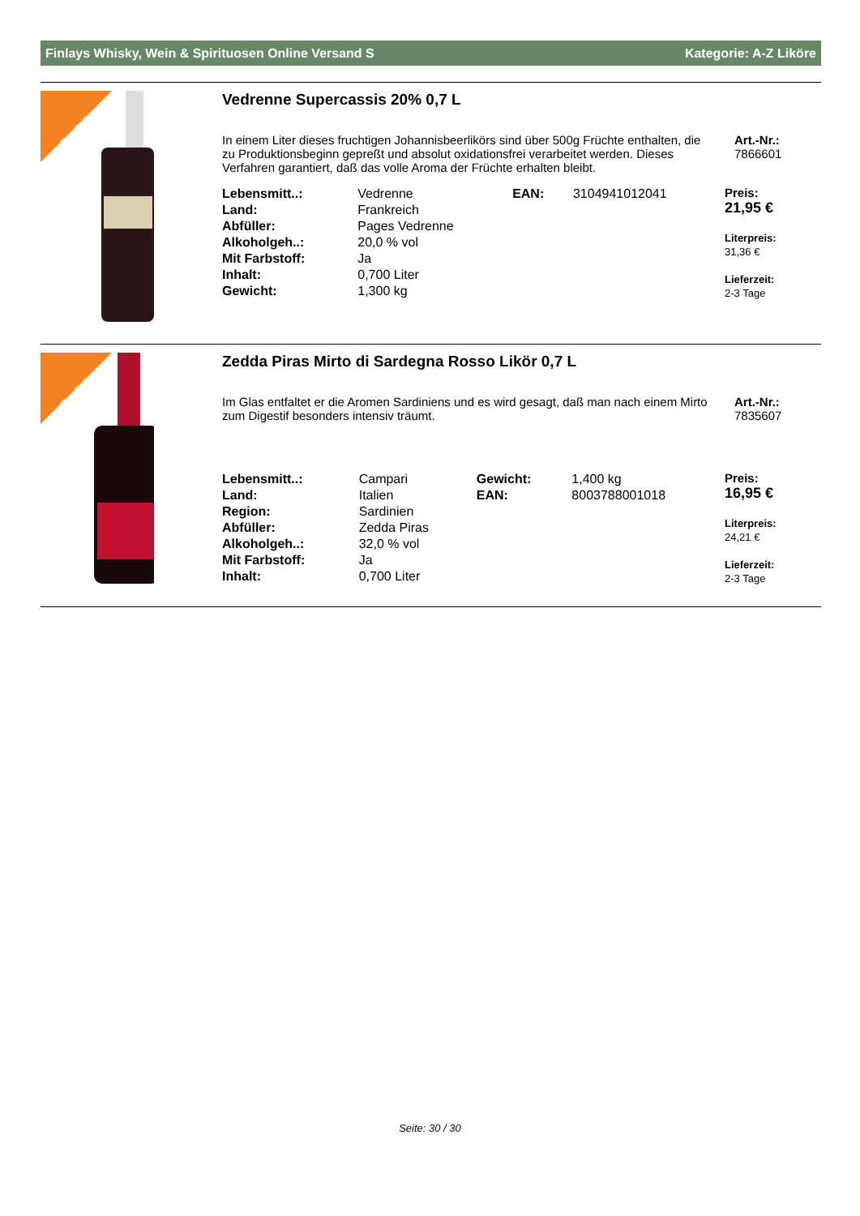Finlays Whisky, Wein & Spirituosen Online Versand S Kategorie: A-Z Liköre
Top-Seller
Vedrenne Supercassis 20% 0,7 L
In einem Liter dieses fruchtigen Johannisbeerlikörs sind über 500g Früchte enthalten, die zu Produktionsbeginn gepreßt und absolut oxidationsfrei verarbeitet werden. Dieses Verfahren garantiert, daß das volle Aroma der Früchte erhalten bleibt.
Art.-Nr.:
7866601
| Lebensmitt..: | Vedrenne | EAN: | 3104941012041 |
| Land: | Frankreich | | |
| Abfüller: | Pages Vedrenne | | |
| Alkoholgeh..: | 20,0 % vol | | |
| Mit Farbstoff: | Ja | | |
| Inhalt: | 0,700 Liter | | |
| Gewicht: | 1,300 kg | | |
Preis:
21,95 €
Literpreis:
31,36 €
Lieferzeit:
2-3 Tage
Top-Seller
Zedda Piras Mirto di Sardegna Rosso Likör 0,7 L
Im Glas entfaltet er die Aromen Sardiniens und es wird gesagt, daß man nach einem Mirto zum Digestif besonders intensiv träumt.
Art.-Nr.:
7835607
| Lebensmitt..: | Campari | Gewicht: | 1,400 kg |
| Land: | Italien | EAN: | 8003788001018 |
| Region: | Sardinien | | |
| Abfüller: | Zedda Piras | | |
| Alkoholgeh..: | 32,0 % vol | | |
| Mit Farbstoff: | Ja | | |
| Inhalt: | 0,700 Liter | | |
Preis:
16,95 €
Literpreis:
24,21 €
Lieferzeit:
2-3 Tage
Seite: 30 / 30